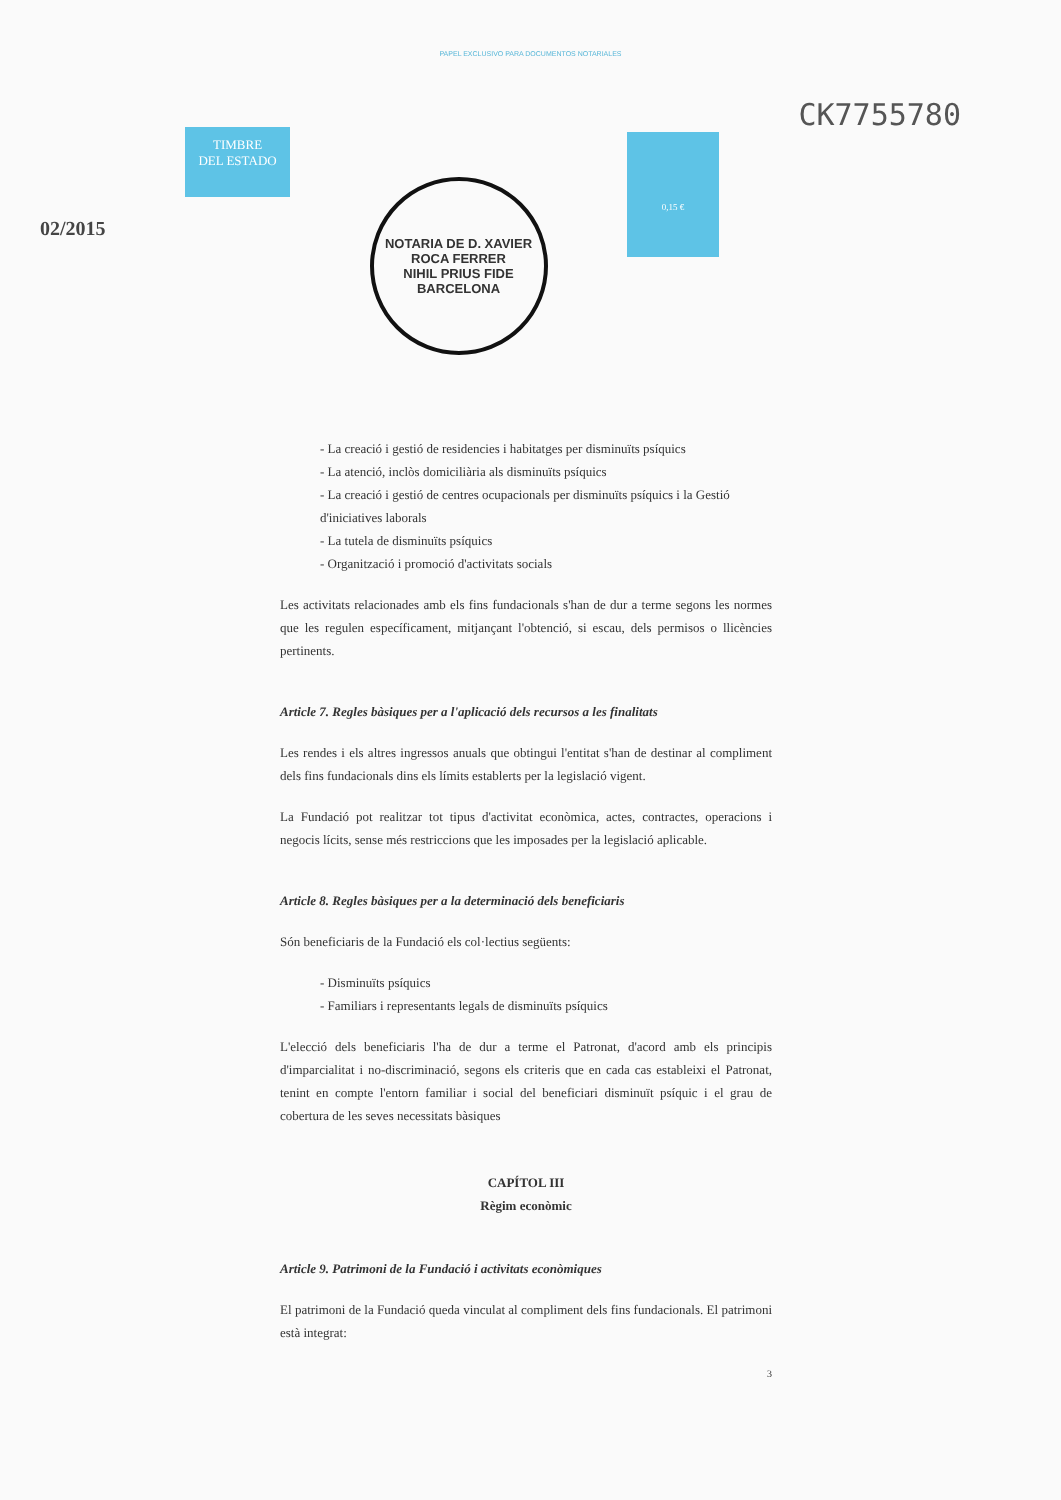PAPEL EXCLUSIVO PARA DOCUMENTOS NOTARIALES
02/2015
TIMBRE
DEL ESTADO
NOTARIA DE D. XAVIER ROCA FERRER
NIHIL PRIUS FIDE
BARCELONA
0,15 €
CK7755780
- La creació i gestió de residencies i habitatges per disminuïts psíquics
- La atenció, inclòs domiciliària als disminuïts psíquics
- La creació i gestió de centres ocupacionals per disminuïts psíquics i la Gestió d'iniciatives laborals
- La tutela de disminuïts psíquics
- Organització i promoció d'activitats socials
Les activitats relacionades amb els fins fundacionals s'han de dur a terme segons les normes que les regulen específicament, mitjançant l'obtenció, si escau, dels permisos o llicències pertinents.
Article 7. Regles bàsiques per a l'aplicació dels recursos a les finalitats
Les rendes i els altres ingressos anuals que obtingui l'entitat s'han de destinar al compliment dels fins fundacionals dins els límits establerts per la legislació vigent.
La Fundació pot realitzar tot tipus d'activitat econòmica, actes, contractes, operacions i negocis lícits, sense més restriccions que les imposades per la legislació aplicable.
Article 8. Regles bàsiques per a la determinació dels beneficiaris
Són beneficiaris de la Fundació els col·lectius següents:
- Disminuïts psíquics
- Familiars i representants legals de disminuïts psíquics
L'elecció dels beneficiaris l'ha de dur a terme el Patronat, d'acord amb els principis d'imparcialitat i no-discriminació, segons els criteris que en cada cas estableixi el Patronat, tenint en compte l'entorn familiar i social del beneficiari disminuït psíquic i el grau de cobertura de les seves necessitats bàsiques
CAPÍTOL III
Règim econòmic
Article 9. Patrimoni de la Fundació i activitats econòmiques
El patrimoni de la Fundació queda vinculat al compliment dels fins fundacionals. El patrimoni està integrat:
3